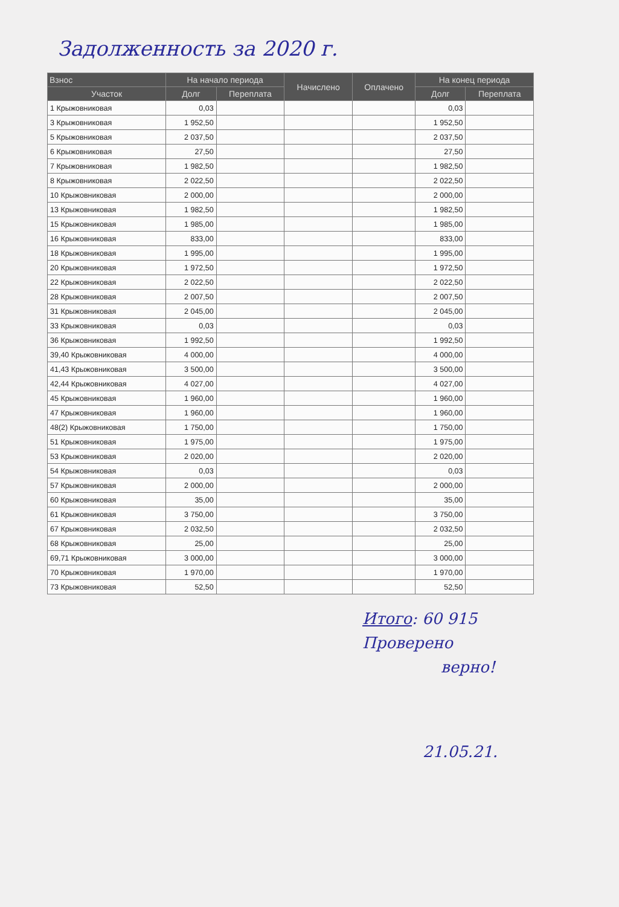Задолженность за 2020 г.
| Взнос | На начало периода | | Начислено | Оплачено | На конец периода | |
| --- | --- | --- | --- | --- | --- | --- |
| Участок | Долг | Переплата | | | Долг | Переплата |
| 1 Крыжовниковая | 0,03 | | | | 0,03 | |
| 3 Крыжовниковая | 1 952,50 | | | | 1 952,50 | |
| 5 Крыжовниковая | 2 037,50 | | | | 2 037,50 | |
| 6 Крыжовниковая | 27,50 | | | | 27,50 | |
| 7 Крыжовниковая | 1 982,50 | | | | 1 982,50 | |
| 8 Крыжовниковая | 2 022,50 | | | | 2 022,50 | |
| 10 Крыжовниковая | 2 000,00 | | | | 2 000,00 | |
| 13 Крыжовниковая | 1 982,50 | | | | 1 982,50 | |
| 15 Крыжовниковая | 1 985,00 | | | | 1 985,00 | |
| 16 Крыжовниковая | 833,00 | | | | 833,00 | |
| 18 Крыжовниковая | 1 995,00 | | | | 1 995,00 | |
| 20 Крыжовниковая | 1 972,50 | | | | 1 972,50 | |
| 22 Крыжовниковая | 2 022,50 | | | | 2 022,50 | |
| 28 Крыжовниковая | 2 007,50 | | | | 2 007,50 | |
| 31 Крыжовниковая | 2 045,00 | | | | 2 045,00 | |
| 33 Крыжовниковая | 0,03 | | | | 0,03 | |
| 36 Крыжовниковая | 1 992,50 | | | | 1 992,50 | |
| 39,40 Крыжовниковая | 4 000,00 | | | | 4 000,00 | |
| 41,43 Крыжовниковая | 3 500,00 | | | | 3 500,00 | |
| 42,44 Крыжовниковая | 4 027,00 | | | | 4 027,00 | |
| 45 Крыжовниковая | 1 960,00 | | | | 1 960,00 | |
| 47 Крыжовниковая | 1 960,00 | | | | 1 960,00 | |
| 48(2) Крыжовниковая | 1 750,00 | | | | 1 750,00 | |
| 51 Крыжовниковая | 1 975,00 | | | | 1 975,00 | |
| 53 Крыжовниковая | 2 020,00 | | | | 2 020,00 | |
| 54 Крыжовниковая | 0,03 | | | | 0,03 | |
| 57 Крыжовниковая | 2 000,00 | | | | 2 000,00 | |
| 60 Крыжовниковая | 35,00 | | | | 35,00 | |
| 61 Крыжовниковая | 3 750,00 | | | | 3 750,00 | |
| 67 Крыжовниковая | 2 032,50 | | | | 2 032,50 | |
| 68 Крыжовниковая | 25,00 | | | | 25,00 | |
| 69,71 Крыжовниковая | 3 000,00 | | | | 3 000,00 | |
| 70 Крыжовниковая | 1 970,00 | | | | 1 970,00 | |
| 73 Крыжовниковая | 52,50 | | | | 52,50 | |
Итого: 60 915
Проверено
верно!
21.05.21.